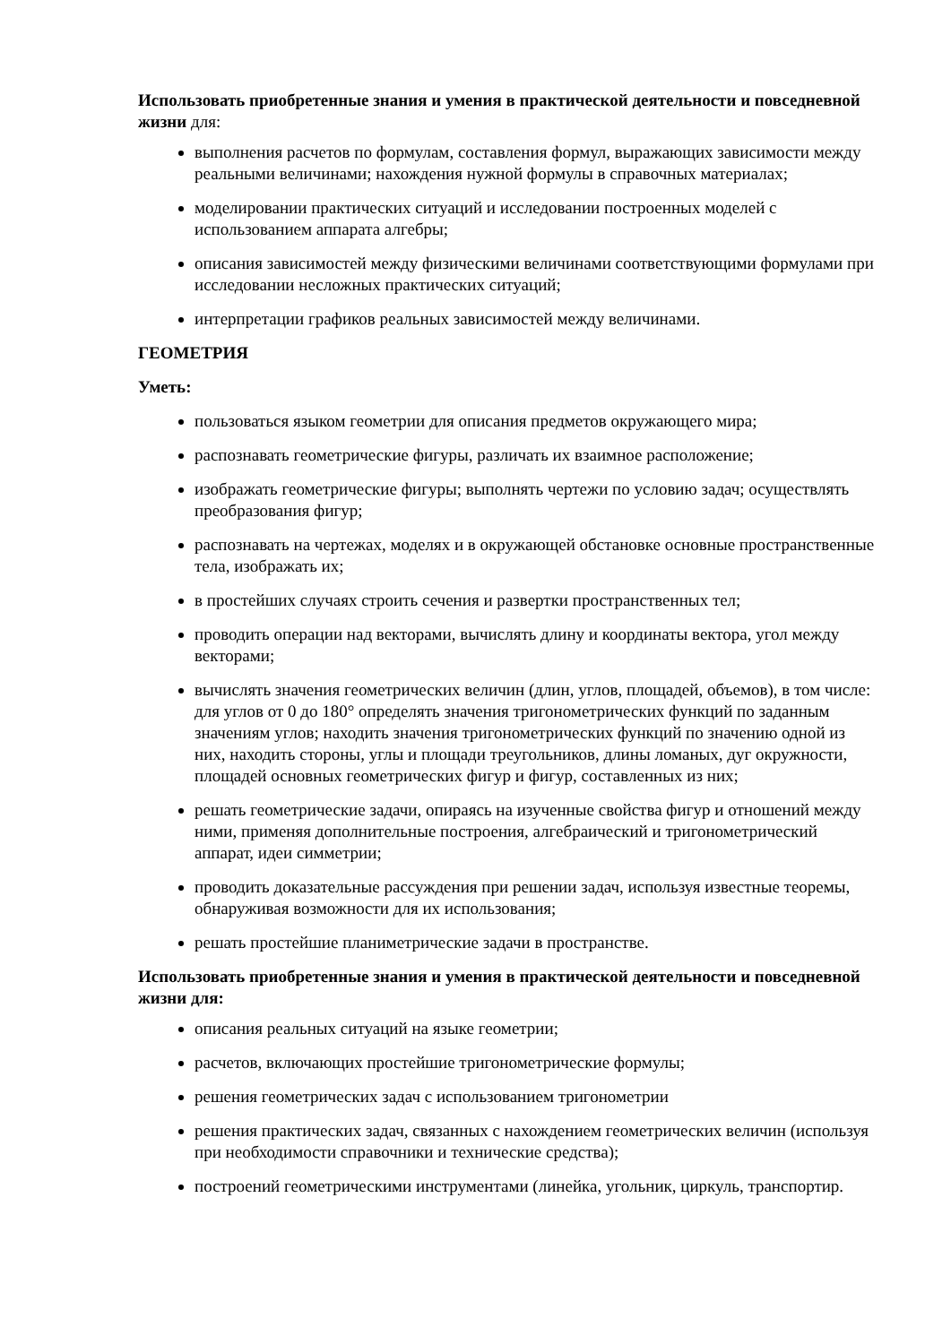Использовать приобретенные знания и умения в практической деятельности и повседневной жизни для:
выполнения расчетов по формулам, составления формул, выражающих зависимости между реальными величинами; нахождения нужной формулы в справочных материалах;
моделировании практических ситуаций и исследовании построенных моделей с использованием аппарата алгебры;
описания зависимостей между физическими величинами соответствующими формулами при исследовании несложных практических ситуаций;
интерпретации графиков реальных зависимостей между величинами.
ГЕОМЕТРИЯ
Уметь:
пользоваться языком геометрии для описания предметов окружающего мира;
распознавать геометрические фигуры, различать их взаимное расположение;
изображать геометрические фигуры; выполнять чертежи по условию задач; осуществлять преобразования фигур;
распознавать на чертежах, моделях и в окружающей обстановке основные пространственные тела, изображать их;
в простейших случаях строить сечения и развертки пространственных тел;
проводить операции над векторами, вычислять длину и координаты вектора, угол между векторами;
вычислять значения геометрических величин (длин, углов, площадей, объемов), в том числе: для углов от 0 до 180° определять значения тригонометрических функций по заданным значениям углов; находить значения тригонометрических функций по значению одной из них, находить стороны, углы и площади треугольников, длины ломаных, дуг окружности, площадей основных геометрических фигур и фигур, составленных из них;
решать геометрические задачи, опираясь на изученные свойства фигур и отношений между ними, применяя дополнительные построения, алгебраический и тригонометрический аппарат, идеи симметрии;
проводить доказательные рассуждения при решении задач, используя известные теоремы, обнаруживая возможности для их использования;
решать простейшие планиметрические задачи в пространстве.
Использовать приобретенные знания и умения в практической деятельности и повседневной жизни для:
описания реальных ситуаций на языке геометрии;
расчетов, включающих простейшие тригонометрические формулы;
решения геометрических задач с использованием тригонометрии
решения практических задач, связанных с нахождением геометрических величин (используя при необходимости справочники и технические средства);
построений геометрическими инструментами (линейка, угольник, циркуль, транспортир.